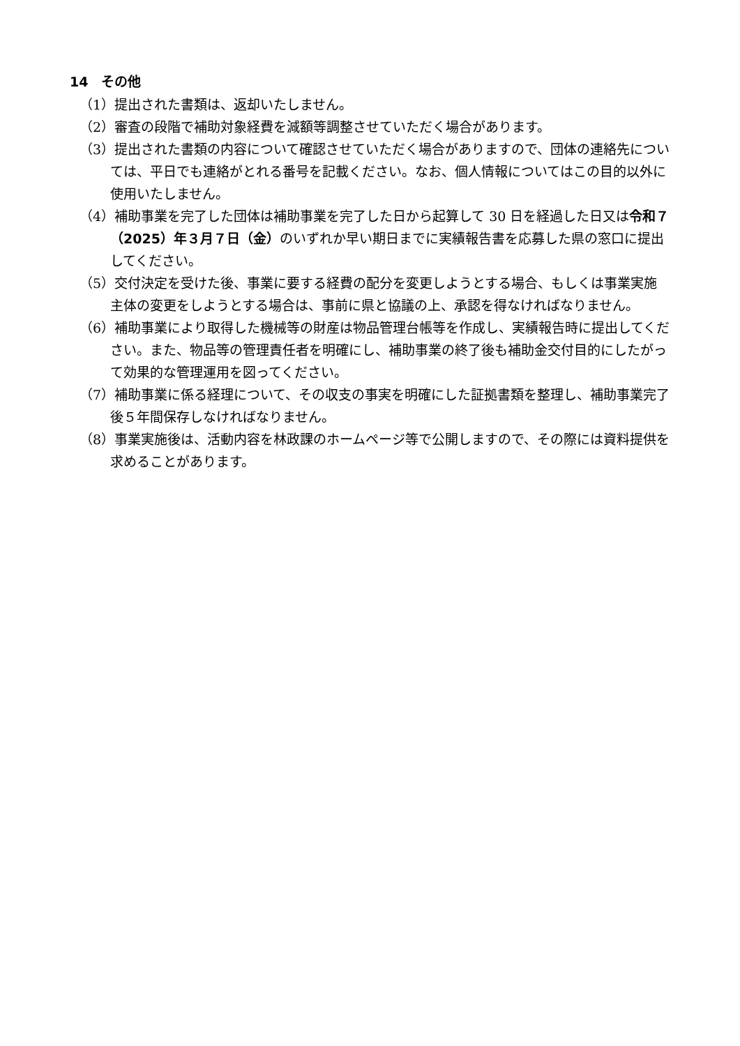14　その他
（1）提出された書類は、返却いたしません。
（2）審査の段階で補助対象経費を減額等調整させていただく場合があります。
（3）提出された書類の内容について確認させていただく場合がありますので、団体の連絡先については、平日でも連絡がとれる番号を記載ください。なお、個人情報についてはこの目的以外に使用いたしません。
（4）補助事業を完了した団体は補助事業を完了した日から起算して 30 日を経過した日又は令和７（2025）年３月７日（金）のいずれか早い期日までに実績報告書を応募した県の窓口に提出してください。
（5）交付決定を受けた後、事業に要する経費の配分を変更しようとする場合、もしくは事業実施主体の変更をしようとする場合は、事前に県と協議の上、承認を得なければなりません。
（6）補助事業により取得した機械等の財産は物品管理台帳等を作成し、実績報告時に提出してください。また、物品等の管理責任者を明確にし、補助事業の終了後も補助金交付目的にしたがって効果的な管理運用を図ってください。
（7）補助事業に係る経理について、その収支の事実を明確にした証拠書類を整理し、補助事業完了後５年間保存しなければなりません。
（8）事業実施後は、活動内容を林政課のホームページ等で公開しますので、その際には資料提供を求めることがあります。